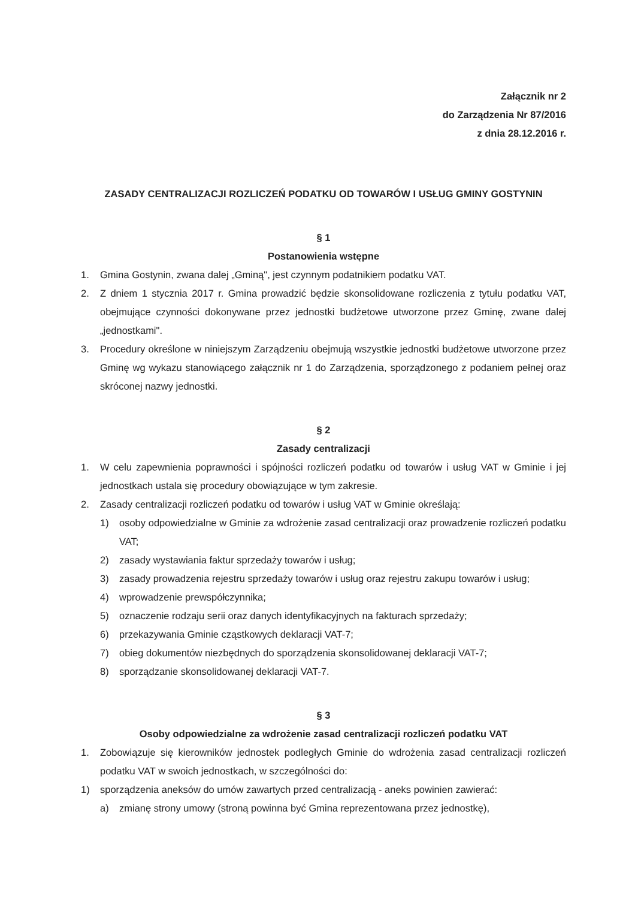Załącznik nr 2
do Zarządzenia Nr 87/2016
z dnia 28.12.2016 r.
ZASADY CENTRALIZACJI ROZLICZEŃ PODATKU OD TOWARÓW I USŁUG GMINY GOSTYNIN
§ 1
Postanowienia wstępne
1. Gmina Gostynin, zwana dalej „Gminą", jest czynnym podatnikiem podatku VAT.
2. Z dniem 1 stycznia 2017 r. Gmina prowadzić będzie skonsolidowane rozliczenia z tytułu podatku VAT, obejmujące czynności dokonywane przez jednostki budżetowe utworzone przez Gminę, zwane dalej „jednostkami".
3. Procedury określone w niniejszym Zarządzeniu obejmują wszystkie jednostki budżetowe utworzone przez Gminę wg wykazu stanowiącego załącznik nr 1 do Zarządzenia, sporządzonego z podaniem pełnej oraz skróconej nazwy jednostki.
§ 2
Zasady centralizacji
1. W celu zapewnienia poprawności i spójności rozliczeń podatku od towarów i usług VAT w Gminie i jej jednostkach ustala się procedury obowiązujące w tym zakresie.
2. Zasady centralizacji rozliczeń podatku od towarów i usług VAT w Gminie określają:
1) osoby odpowiedzialne w Gminie za wdrożenie zasad centralizacji oraz prowadzenie rozliczeń podatku VAT;
2) zasady wystawiania faktur sprzedaży towarów i usług;
3) zasady prowadzenia rejestru sprzedaży towarów i usług oraz rejestru zakupu towarów i usług;
4) wprowadzenie prewspółczynnika;
5) oznaczenie rodzaju serii oraz danych identyfikacyjnych na fakturach sprzedaży;
6) przekazywania Gminie cząstkowych deklaracji VAT-7;
7) obieg dokumentów niezbędnych do sporządzenia skonsolidowanej deklaracji VAT-7;
8) sporządzanie skonsolidowanej deklaracji VAT-7.
§ 3
Osoby odpowiedzialne za wdrożenie zasad centralizacji rozliczeń podatku VAT
1. Zobowiązuje się kierowników jednostek podległych Gminie do wdrożenia zasad centralizacji rozliczeń podatku VAT w swoich jednostkach, w szczególności do:
1) sporządzenia aneksów do umów zawartych przed centralizacją - aneks powinien zawierać:
a) zmianę strony umowy (stroną powinna być Gmina reprezentowana przez jednostkę),